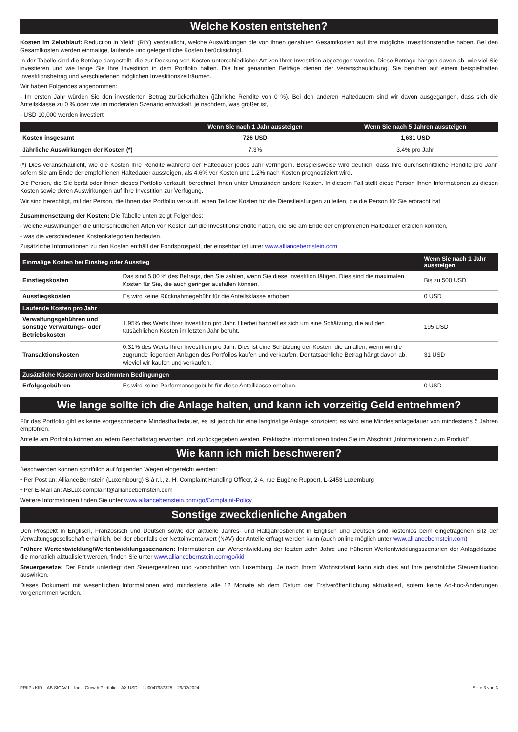Welche Kosten entstehen?
Kosten im Zeitablauf: Reduction in Yield“ (RIY) verdeutlicht, welche Auswirkungen die von Ihnen gezahlten Gesamtkosten auf Ihre mögliche Investitionsrendite haben. Bei den Gesamtkosten werden einmalige, laufende und gelegentliche Kosten berücksichtigt.
In der Tabelle sind die Beträge dargestellt, die zur Deckung von Kosten unterschiedlicher Art von Ihrer Investition abgezogen werden. Diese Beträge hängen davon ab, wie viel Sie investieren und wie lange Sie Ihre Investition in dem Portfolio halten. Die hier genannten Beträge dienen der Veranschaulichung. Sie beruhen auf einem beispielhaften Investitionsbetrag und verschiedenen möglichen Investitionszeiträumen.
Wir haben Folgendes angenommen:
- Im ersten Jahr würden Sie den investierten Betrag zurückerhalten (jährliche Rendite von 0 %). Bei den anderen Haltedauern sind wir davon ausgegangen, dass sich die Anteilsklasse zu 0 % oder wie im moderaten Szenario entwickelt, je nachdem, was größer ist,
- USD 10,000 werden investiert.
| | Wenn Sie nach 1 Jahr aussteigen | Wenn Sie nach 5 Jahren aussteigen |
| --- | --- | --- |
| Kosten insgesamt | 726 USD | 1,631 USD |
| Jährliche Auswirkungen der Kosten (*) | 7.3% | 3.4% pro Jahr |
(*) Dies veranschaulicht, wie die Kosten Ihre Rendite während der Haltedauer jedes Jahr verringern. Beispielsweise wird deutlich, dass Ihre durchschnittliche Rendite pro Jahr, sofern Sie am Ende der empfohlenen Haltedauer aussteigen, als 4.6% vor Kosten und 1.2% nach Kosten prognostiziert wird.
Die Person, die Sie berät oder Ihnen dieses Portfolio verkauft, berechnet Ihnen unter Umständen andere Kosten. In diesem Fall stellt diese Person Ihnen Informationen zu diesen Kosten sowie deren Auswirkungen auf Ihre Investition zur Verfügung.
Wir sind berechtigt, mit der Person, die Ihnen das Portfolio verkauft, einen Teil der Kosten für die Dienstleistungen zu teilen, die die Person für Sie erbracht hat.
Zusammensetzung der Kosten: Die Tabelle unten zeigt Folgendes:
- welche Auswirkungen die unterschiedlichen Arten von Kosten auf die Investitionsrendite haben, die Sie am Ende der empfohlenen Haltedauer erzielen könnten,
- was die verschiedenen Kostenkategorien bedeuten.
Zusätzliche Informationen zu den Kosten enthält der Fondsprospekt, der einsehbar ist unter www.alliancebernstein.com
| Einmalige Kosten bei Einstieg oder Ausstieg | | Wenn Sie nach 1 Jahr aussteigen |
| --- | --- | --- |
| Einstiegskosten | Das sind 5.00 % des Betrags, den Sie zahlen, wenn Sie diese Investition tätigen. Dies sind die maximalen Kosten für Sie, die auch geringer ausfallen können. | Bis zu 500 USD |
| Ausstiegskosten | Es wird keine Rücknahmegebühr für die Anteilsklasse erhoben. | 0 USD |
| Laufende Kosten pro Jahr | | |
| Verwaltungsgebühren und sonstige Verwaltungs- oder Betriebskosten | 1.95% des Werts Ihrer Investition pro Jahr. Hierbei handelt es sich um eine Schätzung, die auf den tatsächlichen Kosten im letzten Jahr beruht. | 195 USD |
| Transaktionskosten | 0.31% des Werts Ihrer Investition pro Jahr. Dies ist eine Schätzung der Kosten, die anfallen, wenn wir die zugrunde liegenden Anlagen des Portfolios kaufen und verkaufen. Der tatsächliche Betrag hängt davon ab, wieviel wir kaufen und verkaufen. | 31 USD |
| Zusätzliche Kosten unter bestimmten Bedingungen | | |
| Erfolgsgebühren | Es wird keine Performancegebühr für diese Anteilklasse erhoben. | 0 USD |
Wie lange sollte ich die Anlage halten, und kann ich vorzeitig Geld entnehmen?
Für das Portfolio gibt es keine vorgeschriebene Mindesthaltedauer, es ist jedoch für eine langfristige Anlage konzipiert; es wird eine Mindestanlagedauer von mindestens 5 Jahren empfohlen.
Anteile am Portfolio können an jedem Geschäftstag erworben und zurückgegeben werden. Praktische Informationen finden Sie im Abschnitt „Informationen zum Produkt“.
Wie kann ich mich beschweren?
Beschwerden können schriftlich auf folgenden Wegen eingereicht werden:
• Per Post an: AllianceBernstein (Luxembourg) S.à r.l., z. H. Complaint Handling Officer, 2-4, rue Eugène Ruppert, L-2453 Luxemburg
• Per E-Mail an: ABLux-complaint@alliancebernstein.com
Weitere Informationen finden Sie unter www.alliancebernstein.com/go/Complaint-Policy
Sonstige zweckdienliche Angaben
Den Prospekt in Englisch, Französisch und Deutsch sowie der aktuelle Jahres- und Halbjahresbericht in Englisch und Deutsch sind kostenlos beim eingetragenen Sitz der Verwaltungsgesellschaft erhältlich, bei der ebenfalls der Nettoinventarwert (NAV) der Anteile erfragt werden kann (auch online möglich unter www.alliancebernstein.com)
Frühere Wertentwicklung/Wertentwicklungsszenarien: Informationen zur Wertentwicklung der letzten zehn Jahre und früheren Wertentwicklungsszenarien der Anlageklasse, die monatlich aktualisiert werden, finden Sie unter www.alliancebernstein.com/go/kid
Steuergesetze: Der Fonds unterliegt den Steuergesetzen und -vorschriften von Luxemburg. Je nach Ihrem Wohnsitzland kann sich dies auf Ihre persönliche Steuersituation auswirken.
Dieses Dokument mit wesentlichen Informationen wird mindestens alle 12 Monate ab dem Datum der Erstveröffentlichung aktualisiert, sofern keine Ad-hoc-Änderungen vorgenommen werden.
PRIIPs KID – AB SICAV I – India Growth Portfolio – AX USD – LU0047987325 – 29/02/2024 Seite 3 von 3